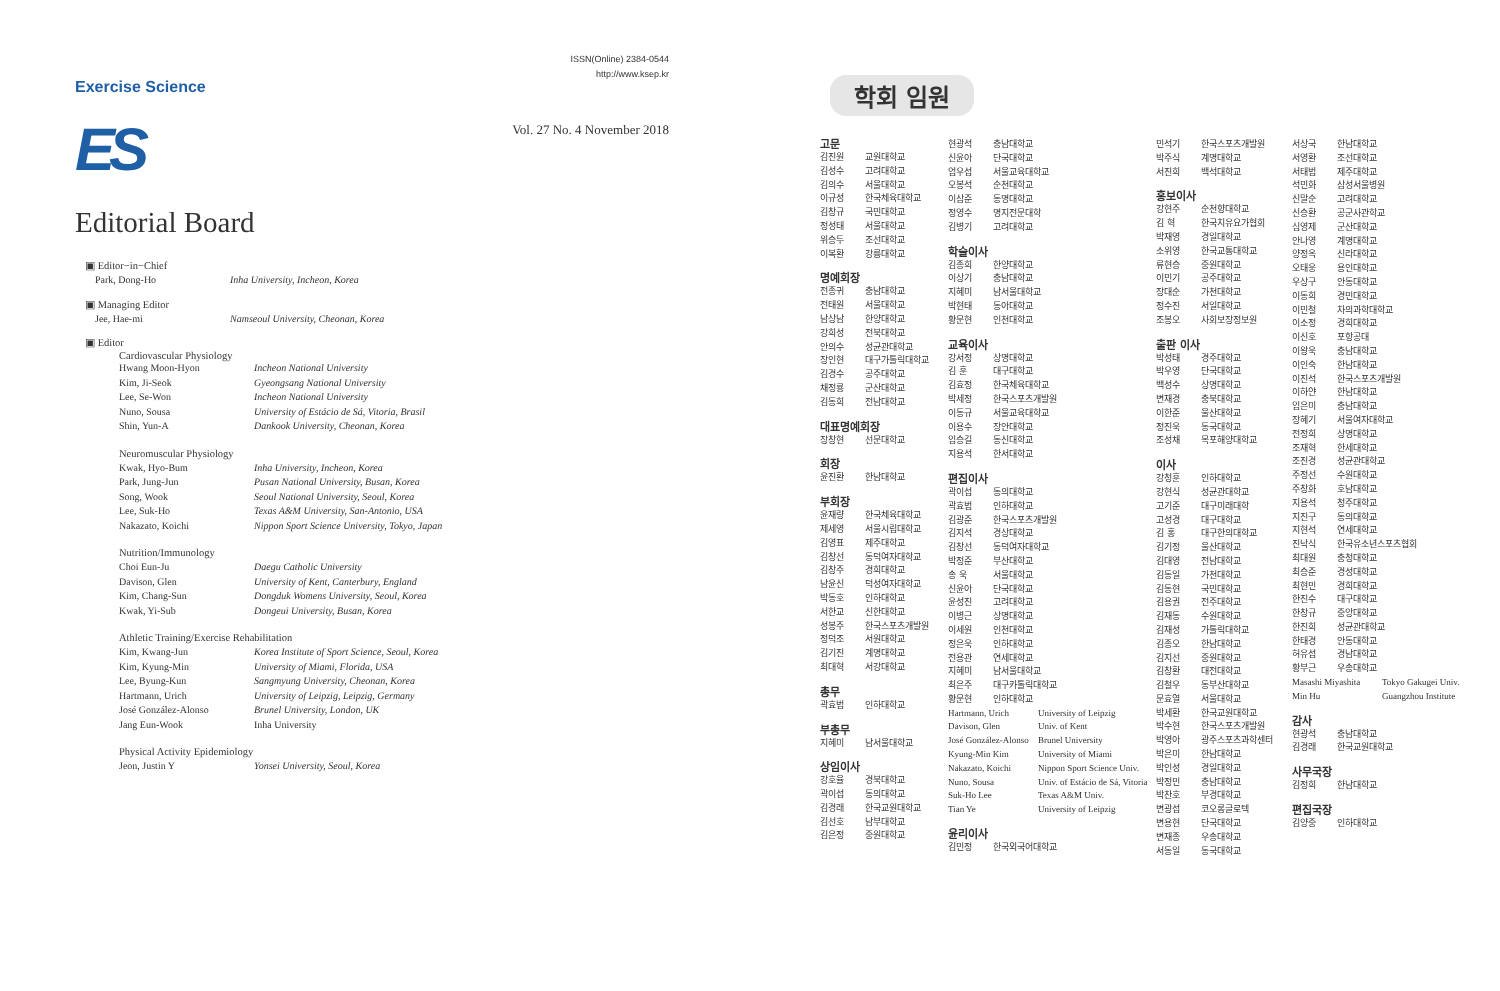Exercise Science
ES
ISSN(Online) 2384-0544
http://www.ksep.kr
Vol. 27 No. 4 November 2018
Editorial Board
▣ Editor−in−Chief
Park, Dong-Ho Inha University, Incheon, Korea
▣ Managing Editor
Jee, Hae-mi Namseoul University, Cheonan, Korea
▣ Editor
Cardiovascular Physiology
Hwang Moon-Hyon Incheon National University
Kim, Ji-Seok Gyeongsang National University
Lee, Se-Won Incheon National University
Nuno, Sousa University of Estácio de Sá, Vitoria, Brasil
Shin, Yun-A Dankook University, Cheonan, Korea
Neuromuscular Physiology
Kwak, Hyo-Bum Inha University, Incheon, Korea
Park, Jung-Jun Pusan National University, Busan, Korea
Song, Wook Seoul National University, Seoul, Korea
Lee, Suk-Ho Texas A&M University, San-Antonio, USA
Nakazato, Koichi Nippon Sport Science University, Tokyo, Japan
Nutrition/Immunology
Choi Eun-Ju Daegu Catholic University
Davison, Glen University of Kent, Canterbury, England
Kim, Chang-Sun Dongduk Womens University, Seoul, Korea
Kwak, Yi-Sub Dongeui University, Busan, Korea
Athletic Training/Exercise Rehabilitation
Kim, Kwang-Jun Korea Institute of Sport Science, Seoul, Korea
Kim, Kyung-Min University of Miami, Florida, USA
Lee, Byung-Kun Sangmyung University, Cheonan, Korea
Hartmann, Urich University of Leipzig, Leipzig, Germany
José González-Alonso Brunel University, London, UK
Jang Eun-Wook Inha University
Physical Activity Epidemiology
Jeon, Justin Y Yonsei University, Seoul, Korea
학회 임원
고문
김진원 교원대학교
김성수 고려대학교
김의수 서울대학교
이규성 한국체육대학교
김창규 국민대학교
정성태 서울대학교
위승두 조선대학교
이복환 강릉대학교
명예회장
전종귀 충남대학교
전태원 서울대학교
남상남 한양대학교
강희성 전북대학교
안의수 성균관대학교
장인현 대구가톨릭대학교
김경수 공주대학교
채정룡 군산대학교
김동희 전남대학교
대표명예회장
장창현 선문대학교
회장
윤진환 한남대학교
부회장
윤재량 한국체육대학교
제세영 서울시립대학교
김영표 제주대학교
김창선 동덕여자대학교
김창주 경희대학교
남윤신 덕성여자대학교
박동호 인하대학교
서한교 신한대학교
성봉주 한국스포츠개발원
정덕조 서원대학교
김기진 계명대학교
최대혁 서강대학교
총무
곽효범 인하대학교
부총무
지혜미 남서울대학교
상임이사
강호율 경북대학교
곽이섭 동의대학교
김경래 한국교원대학교
김선호 남부대학교
김은정 중원대학교
현광석 충남대학교
신윤아 단국대학교
엄우섭 서울교육대학교
오봉석 순천대학교
이삼준 동명대학교
정영수 명지전문대학
김병기 고려대학교
학술이사
김종희 한양대학교
이상기 충남대학교
지혜미 남서울대학교
박현태 동아대학교
황문현 인천대학교
교육이사
강서정 상명대학교
김 훈 대구대학교
김효정 한국체육대학교
박세정 한국스포츠개발원
이동규 서울교육대학교
이용수 장안대학교
임승길 동신대학교
지용석 한서대학교
편집이사
곽이섭 동의대학교
곽효범 인하대학교
김광준 한국스포츠개발원
김지석 경상대학교
김창선 동덕여자대학교
박정준 부산대학교
송 욱 서울대학교
신윤아 단국대학교
윤성진 고려대학교
이병근 상명대학교
이세원 인천대학교
정은욱 인하대학교
전용관 연세대학교
지혜미 남서울대학교
최은주 대구카톨릭대학교
황문현 인하대학교
Hartmann, Urich University of Leipzig
Davison, Glen Univ. of Kent
José González-Alonso Brunel University
Kyung-Min Kim University of Miami
Nakazato, Koichi Nippon Sport Science Univ.
Nuno, Sousa Univ. of Estácio de Sá, Vitoria
Suk-Ho Lee Texas A&M Univ.
Tian Ye University of Leipzig
윤리이사
김민정 한국외국어대학교
민석기 한국스포츠개발원
박주식 계명대학교
서진희 백석대학교
홍보이사
강현주 순천향대학교
김 혁 한국치유요가협회
박재영 경일대학교
소위영 한국교통대학교
류현승 중원대학교
이민기 공주대학교
장대순 가천대학교
정수진 서일대학교
조봉오 사회보장정보원
출판 이사
박성태 경주대학교
박우영 단국대학교
백성수 상명대학교
변재경 충북대학교
이한준 울산대학교
정진욱 동국대학교
조성채 목포해양대학교
이사
강청훈 인하대학교
강현식 성균관대학교
고기준 대구미래대학
고성경 대구대학교
김 홍 대구한의대학교
김기정 울산대학교
김대영 전남대학교
김동일 가천대학교
김동현 국민대학교
김용권 전주대학교
김재동 수원대학교
김재성 가톨릭대학교
김종오 한남대학교
김지선 중원대학교
김창환 대전대학교
김철우 동부산대학교
문효열 서울대학교
박세환 한국교원대학교
박수현 한국스포츠개발원
박영아 광주스포츠과학센터
박은미 한남대학교
박인성 경일대학교
박정민 충남대학교
박찬호 부경대학교
변광섭 코오롱글로텍
변용현 단국대학교
변재종 우송대학교
서동일 동국대학교
서상국 한남대학교
서영환 조선대학교
서태범 제주대학교
석민화 삼성서울병원
신말순 고려대학교
신승환 공군사관학교
심영제 군산대학교
안나영 계명대학교
양정옥 신라대학교
오태웅 용인대학교
우상구 안동대학교
이동희 경민대학교
이민철 차의과학대학교
이소정 경희대학교
이신호 포항공대
이왕욱 충남대학교
이인숙 한남대학교
이진석 한국스포츠개발원
이하얀 한남대학교
임은미 충남대학교
장혜기 서울여자대학교
전정희 상명대학교
조재혁 한세대학교
조진경 성균관대학교
주정선 수원대학교
주창화 호남대학교
지용석 청주대학교
지진구 동의대학교
지현석 연세대학교
진낙식 한국유소년스포츠협회
최대원 충청대학교
최승준 경성대학교
최현민 경희대학교
한진수 대구대학교
한창규 중앙대학교
한진희 성균관대학교
한태경 안동대학교
허유섭 경남대학교
황부근 우송대학교
Masashi Miyashita Tokyo Gakugei Univ.
Min Hu Guangzhou Institute
감사
현광석 충남대학교
김경래 한국교원대학교
사무국장
김정희 한남대학교
편집국장
김양중 인하대학교